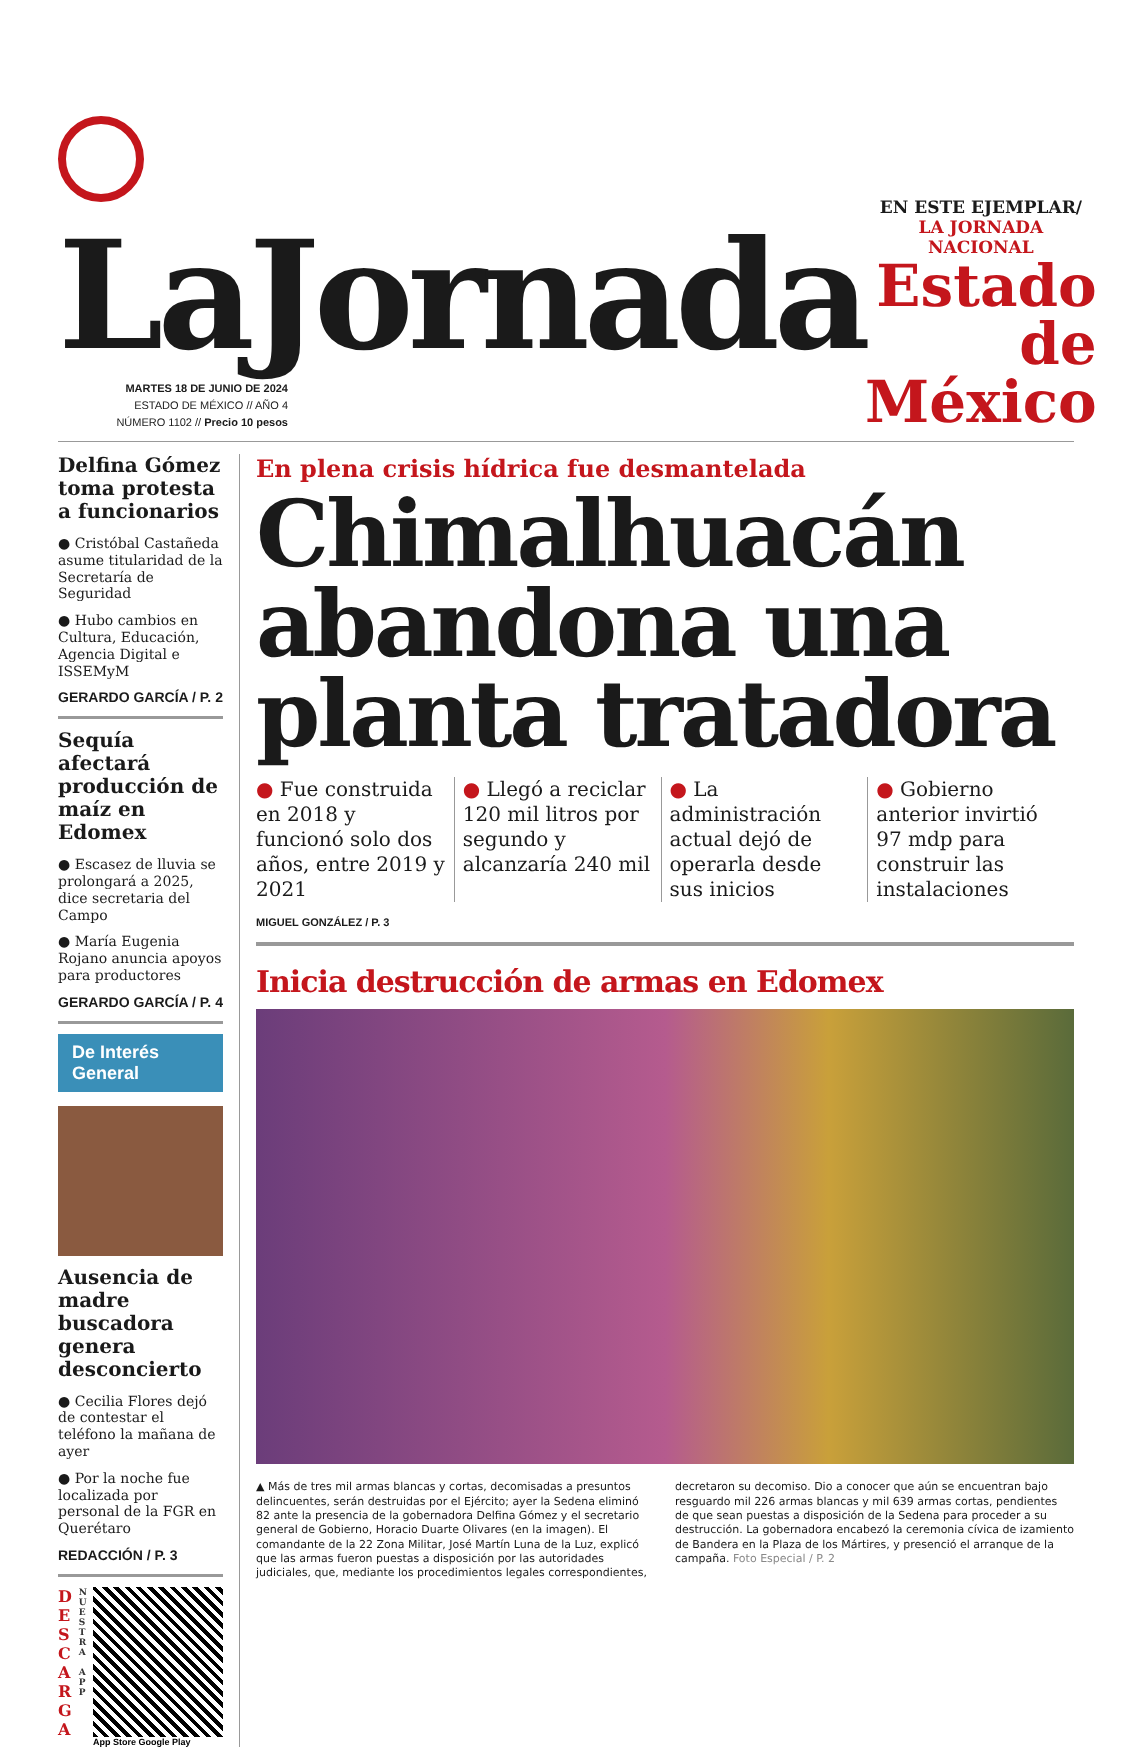LaJornada
MARTES 18 DE JUNIO DE 2024
ESTADO DE MÉXICO // AÑO 4
NÚMERO 1102 // Precio 10 pesos
EN ESTE EJEMPLAR/ LA JORNADA NACIONAL
Estado de México
Delfina Gómez toma protesta a funcionarios
● Cristóbal Castañeda asume titularidad de la Secretaría de Seguridad
● Hubo cambios en Cultura, Educación, Agencia Digital e ISSEMyM
GERARDO GARCÍA / P. 2
Sequía afectará producción de maíz en Edomex
● Escasez de lluvia se prolongará a 2025, dice secretaria del Campo
● María Eugenia Rojano anuncia apoyos para productores
GERARDO GARCÍA / P. 4
De Interés
General
Ausencia de madre buscadora genera desconcierto
● Cecilia Flores dejó de contestar el teléfono la mañana de ayer
● Por la noche fue localizada por personal de la FGR en Querétaro
REDACCIÓN / P. 3
D E S C A R G A
N U E S T R A
A P P
App Store Google Play
En plena crisis hídrica fue desmantelada
Chimalhuacán abandona una planta tratadora
● Fue construida en 2018 y funcionó solo dos años, entre 2019 y 2021
● Llegó a reciclar 120 mil litros por segundo y alcanzaría 240 mil
● La administración actual dejó de operarla desde sus inicios
● Gobierno anterior invirtió 97 mdp para construir las instalaciones
MIGUEL GONZÁLEZ / P. 3
Inicia destrucción de armas en Edomex
▲ Más de tres mil armas blancas y cortas, decomisadas a presuntos delincuentes, serán destruidas por el Ejército; ayer la Sedena eliminó 82 ante la presencia de la gobernadora Delfina Gómez y el secretario general de Gobierno, Horacio Duarte Olivares (en la imagen). El comandante de la 22 Zona Militar, José Martín Luna de la Luz, explicó que las armas fueron puestas a disposición por las autoridades judiciales, que, mediante los procedimientos legales correspondientes, decretaron su decomiso. Dio a conocer que aún se encuentran bajo resguardo mil 226 armas blancas y mil 639 armas cortas, pendientes de que sean puestas a disposición de la Sedena para proceder a su destrucción. La gobernadora encabezó la ceremonia cívica de izamiento de Bandera en la Plaza de los Mártires, y presenció el arranque de la campaña. Foto Especial / P. 2